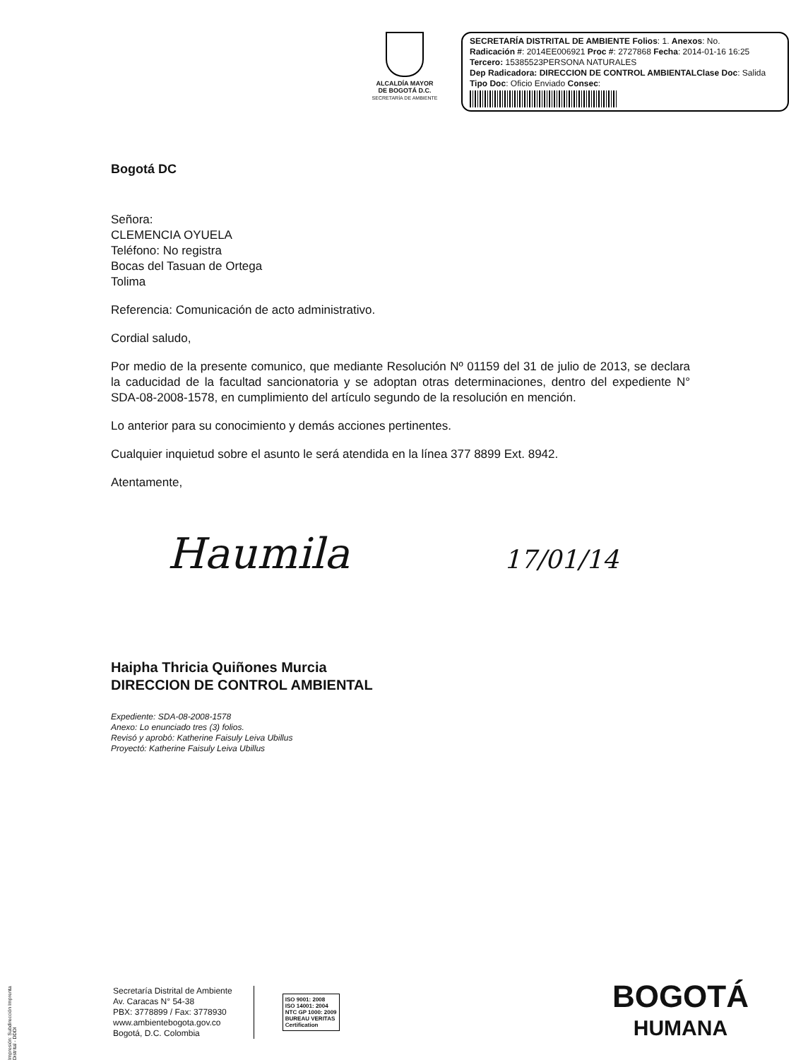ALCALDÍA MAYOR
DE BOGOTÁ D.C.
SECRETARÍA DE AMBIENTE
SECRETARÍA DISTRITAL DE AMBIENTE Folios: 1. Anexos: No.
Radicación #: 2014EE006921 Proc #: 2727868 Fecha: 2014-01-16 16:25
Tercero: 15385523PERSONA NATURALES
Dep Radicadora: DIRECCION DE CONTROL AMBIENTAL Clase Doc: Salida
Tipo Doc: Oficio Enviado Consec:
Bogotá DC
Señora:
CLEMENCIA OYUELA
Teléfono: No registra
Bocas del Tasuan de Ortega
Tolima
Referencia: Comunicación de acto administrativo.
Cordial saludo,
Por medio de la presente comunico, que mediante Resolución Nº 01159 del 31 de julio de 2013, se declara la caducidad de la facultad sancionatoria y se adoptan otras determinaciones, dentro del expediente N° SDA-08-2008-1578, en cumplimiento del artículo segundo de la resolución en mención.
Lo anterior para su conocimiento y demás acciones pertinentes.
Cualquier inquietud sobre el asunto le será atendida en la línea 377 8899 Ext. 8942.
Atentamente,
Haumila 17/01/14
Haipha Thricia Quiñones Murcia
DIRECCION DE CONTROL AMBIENTAL
Expediente: SDA-08-2008-1578
Anexo: Lo enunciado tres (3) folios.
Revisó y aprobó: Katherine Faisuly Leiva Ubillus
Proyectó: Katherine Faisuly Leiva Ubillus
Secretaría Distrital de Ambiente
Av. Caracas N° 54-38
PBX: 3778899 / Fax: 3778930
www.ambientebogota.gov.co
Bogotá, D.C. Colombia
ISO 9001: 2008
ISO 14001: 2004
NTC GP 1000: 2009
BUREAU VERITAS
Certification
BOGOTÁ
HUMANA
Impresión: Subdirección Imprenta Distrital - DDDI